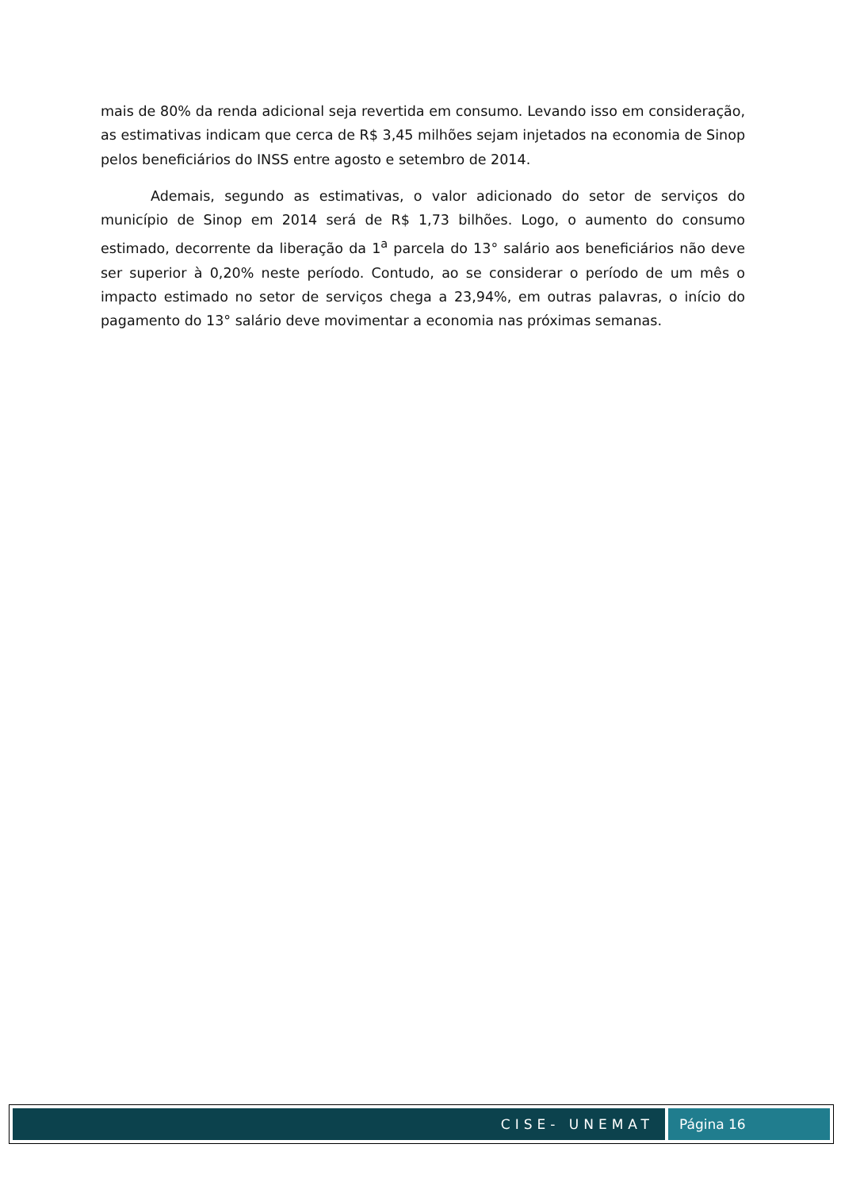mais de 80% da renda adicional seja revertida em consumo. Levando isso em consideração, as estimativas indicam que cerca de R$ 3,45 milhões sejam injetados na economia de Sinop pelos beneficiários do INSS entre agosto e setembro de 2014.
Ademais, segundo as estimativas, o valor adicionado do setor de serviços do município de Sinop em 2014 será de R$ 1,73 bilhões. Logo, o aumento do consumo estimado, decorrente da liberação da 1<sup>a</sup> parcela do 13° salário aos beneficiários não deve ser superior à 0,20% neste período. Contudo, ao se considerar o período de um mês o impacto estimado no setor de serviços chega a 23,94%, em outras palavras, o início do pagamento do 13° salário deve movimentar a economia nas próximas semanas.
CISE- UNEMAT Página 16